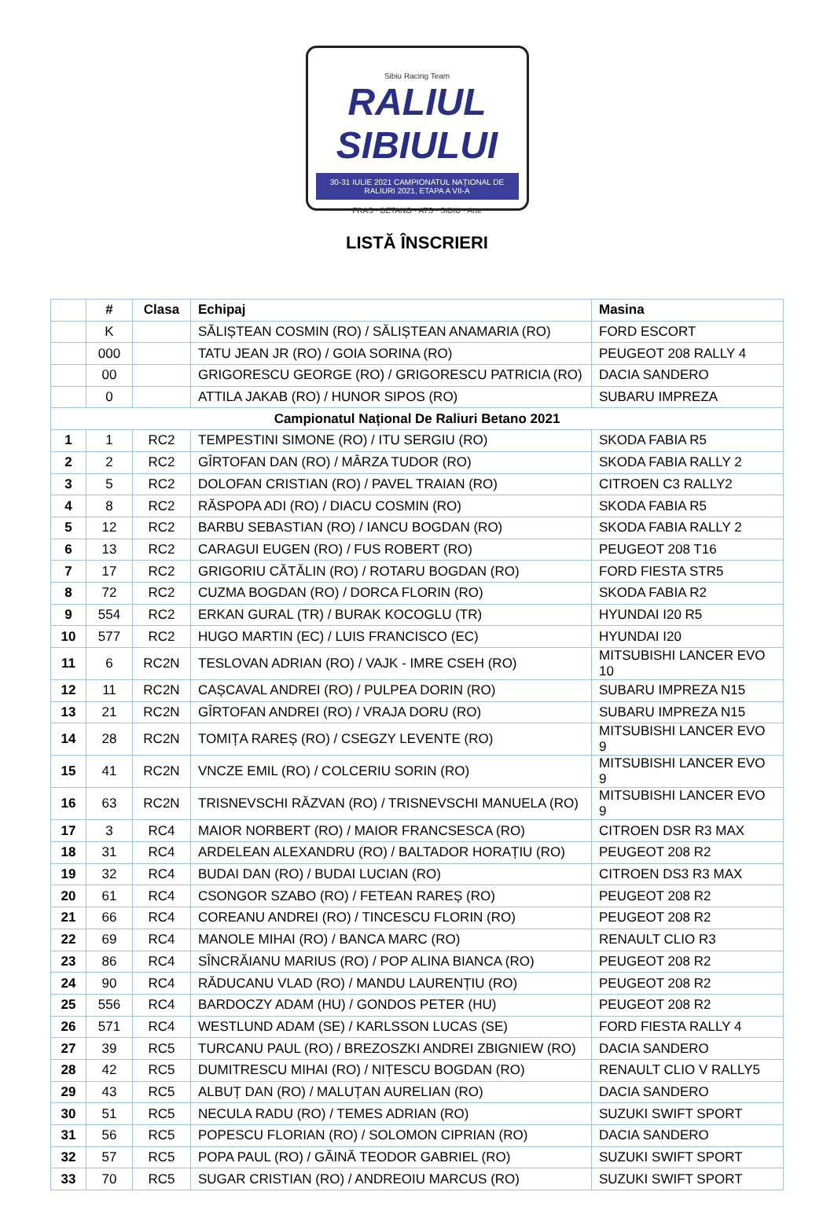Sibiu Racing Team
RALIUL SIBIULUI
30-31 IULIE 2021 CAMPIONATUL NAȚIONAL DE RALIURI 2021, ETAPA A VII-A
FRAS · BETANO · ATS · SIBIU · Arte
LISTĂ ÎNSCRIERI
| | # | Clasa | Echipaj | Masina |
| --- | --- | --- | --- | --- |
| | K | | SĂLIȘTEAN COSMIN (RO) / SĂLIȘTEAN ANAMARIA (RO) | FORD ESCORT |
| | 000 | | TATU JEAN JR (RO) / GOIA SORINA (RO) | PEUGEOT 208 RALLY 4 |
| | 00 | | GRIGORESCU GEORGE (RO) / GRIGORESCU PATRICIA (RO) | DACIA SANDERO |
| | 0 | | ATTILA JAKAB (RO) / HUNOR SIPOS (RO) | SUBARU IMPREZA |
| Campionatul Național De Raliuri Betano 2021 | | | | |
| 1 | 1 | RC2 | TEMPESTINI SIMONE (RO) / ITU SERGIU (RO) | SKODA FABIA R5 |
| 2 | 2 | RC2 | GÎRTOFAN DAN (RO) / MÂRZA TUDOR (RO) | SKODA FABIA RALLY 2 |
| 3 | 5 | RC2 | DOLOFAN CRISTIAN (RO) / PAVEL TRAIAN (RO) | CITROEN C3 RALLY2 |
| 4 | 8 | RC2 | RĂSPOPA ADI (RO) / DIACU COSMIN (RO) | SKODA FABIA R5 |
| 5 | 12 | RC2 | BARBU SEBASTIAN (RO) / IANCU BOGDAN (RO) | SKODA FABIA RALLY 2 |
| 6 | 13 | RC2 | CARAGUI EUGEN (RO) / FUS ROBERT (RO) | PEUGEOT 208 T16 |
| 7 | 17 | RC2 | GRIGORIU CĂTĂLIN (RO) / ROTARU BOGDAN (RO) | FORD FIESTA STR5 |
| 8 | 72 | RC2 | CUZMA BOGDAN (RO) / DORCA FLORIN (RO) | SKODA FABIA R2 |
| 9 | 554 | RC2 | ERKAN GURAL (TR) / BURAK KOCOGLU (TR) | HYUNDAI I20 R5 |
| 10 | 577 | RC2 | HUGO MARTIN (EC) / LUIS FRANCISCO (EC) | HYUNDAI I20 |
| 11 | 6 | RC2N | TESLOVAN ADRIAN (RO) / VAJK - IMRE CSEH (RO) | MITSUBISHI LANCER EVO 10 |
| 12 | 11 | RC2N | CAȘCAVAL ANDREI (RO) / PULPEA DORIN (RO) | SUBARU IMPREZA N15 |
| 13 | 21 | RC2N | GÎRTOFAN ANDREI (RO) / VRAJA DORU (RO) | SUBARU IMPREZA N15 |
| 14 | 28 | RC2N | TOMIȚA RAREȘ (RO) / CSEGZY LEVENTE (RO) | MITSUBISHI LANCER EVO 9 |
| 15 | 41 | RC2N | VNCZE EMIL (RO) / COLCERIU SORIN (RO) | MITSUBISHI LANCER EVO 9 |
| 16 | 63 | RC2N | TRISNEVSCHI RĂZVAN (RO) / TRISNEVSCHI MANUELA (RO) | MITSUBISHI LANCER EVO 9 |
| 17 | 3 | RC4 | MAIOR NORBERT (RO) / MAIOR FRANCSESCA (RO) | CITROEN DSR R3 MAX |
| 18 | 31 | RC4 | ARDELEAN ALEXANDRU (RO) / BALTADOR HORAȚIU (RO) | PEUGEOT 208 R2 |
| 19 | 32 | RC4 | BUDAI DAN (RO) / BUDAI LUCIAN (RO) | CITROEN DS3 R3 MAX |
| 20 | 61 | RC4 | CSONGOR SZABO (RO) / FETEAN RAREȘ (RO) | PEUGEOT 208 R2 |
| 21 | 66 | RC4 | COREANU ANDREI (RO) / TINCESCU FLORIN (RO) | PEUGEOT 208 R2 |
| 22 | 69 | RC4 | MANOLE MIHAI (RO) / BANCA MARC (RO) | RENAULT CLIO R3 |
| 23 | 86 | RC4 | SÎNCRĂIANU MARIUS (RO) / POP ALINA BIANCA (RO) | PEUGEOT 208 R2 |
| 24 | 90 | RC4 | RĂDUCANU VLAD (RO) / MANDU LAURENȚIU (RO) | PEUGEOT 208 R2 |
| 25 | 556 | RC4 | BARDOCZY ADAM (HU) / GONDOS PETER (HU) | PEUGEOT 208 R2 |
| 26 | 571 | RC4 | WESTLUND ADAM (SE) / KARLSSON LUCAS (SE) | FORD FIESTA RALLY 4 |
| 27 | 39 | RC5 | TURCANU PAUL (RO) / BREZOSZKI ANDREI ZBIGNIEW (RO) | DACIA SANDERO |
| 28 | 42 | RC5 | DUMITRESCU MIHAI (RO) / NIȚESCU BOGDAN (RO) | RENAULT CLIO V RALLY5 |
| 29 | 43 | RC5 | ALBUȚ DAN (RO) / MALUȚAN AURELIAN (RO) | DACIA SANDERO |
| 30 | 51 | RC5 | NECULA RADU (RO) / TEMES ADRIAN (RO) | SUZUKI SWIFT SPORT |
| 31 | 56 | RC5 | POPESCU FLORIAN (RO) / SOLOMON CIPRIAN (RO) | DACIA SANDERO |
| 32 | 57 | RC5 | POPA PAUL (RO) / GĂINĂ TEODOR GABRIEL (RO) | SUZUKI SWIFT SPORT |
| 33 | 70 | RC5 | SUGAR CRISTIAN (RO) / ANDREOIU MARCUS (RO) | SUZUKI SWIFT SPORT |